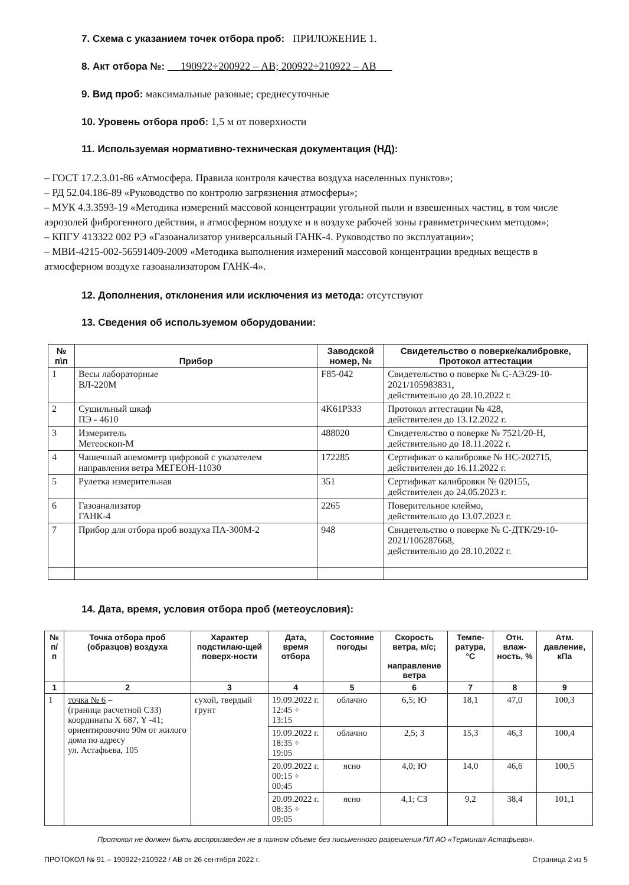7. Схема с указанием точек отбора проб: ПРИЛОЖЕНИЕ 1.
8. Акт отбора №: 190922÷200922 – АВ; 200922÷210922 – АВ
9. Вид проб: максимальные разовые; среднесуточные
10. Уровень отбора проб: 1,5 м от поверхности
11. Используемая нормативно-техническая документация (НД):
– ГОСТ 17.2.3.01-86 «Атмосфера. Правила контроля качества воздуха населенных пунктов»;
– РД 52.04.186-89 «Руководство по контролю загрязнения атмосферы»;
– МУК 4.3.3593-19 «Методика измерений массовой концентрации угольной пыли и взвешенных частиц, в том числе аэрозолей фиброгенного действия, в атмосферном воздухе и в воздухе рабочей зоны гравиметрическим методом»;
– КПГУ 413322 002 РЭ «Газоанализатор универсальный ГАНК-4. Руководство по эксплуатации»;
– МВИ-4215-002-56591409-2009 «Методика выполнения измерений массовой концентрации вредных веществ в атмосферном воздухе газоанализатором ГАНК-4».
12. Дополнения, отклонения или исключения из метода: отсутствуют
13. Сведения об используемом оборудовании:
| № п\п | Прибор | Заводской номер, № | Свидетельство о поверке/калибровке, Протокол аттестации |
| --- | --- | --- | --- |
| 1 | Весы лабораторные ВЛ-220М | F85-042 | Свидетельство о поверке № С-АЭ/29-10-2021/105983831, действительно до 28.10.2022 г. |
| 2 | Сушильный шкаф ПЭ - 4610 | 4K61P333 | Протокол аттестации № 428, действителен до 13.12.2022 г. |
| 3 | Измеритель Метеоскоп-М | 488020 | Свидетельство о поверке № 7521/20-Н, действительно до 18.11.2022 г. |
| 4 | Чашечный анемометр цифровой с указателем направления ветра МЕГЕОН-11030 | 172285 | Сертификат о калибровке № НС-202715, действителен до 16.11.2022 г. |
| 5 | Рулетка измерительная | 351 | Сертификат калибровки № 020155, действителен до 24.05.2023 г. |
| 6 | Газоанализатор ГАНК-4 | 2265 | Поверительное клеймо, действительно до 13.07.2023 г. |
| 7 | Прибор для отбора проб воздуха ПА-300М-2 | 948 | Свидетельство о поверке № С-ДТК/29-10-2021/106287668, действительно до 28.10.2022 г. |
14. Дата, время, условия отбора проб (метеоусловия):
| № п/п | Точка отбора проб (образцов) воздуха | Характер подстилаю-щей поверх-ности | Дата, время отбора | Состояние погоды | Скорость ветра, м/с; направление ветра | Темпе-ратура, °С | Отн. влаж-ность, % | Атм. давление, кПа |
| --- | --- | --- | --- | --- | --- | --- | --- | --- |
| 1 | 2 | 3 | 4 | 5 | 6 | 7 | 8 | 9 |
| 1 | точка № 6 – (граница расчетной СЗЗ) координаты X 687, Y -41; ориентировочно 90м от жилого дома по адресу ул. Астафьева, 105 | сухой, твердый грунт | 19.09.2022 г. 12:45 ÷ 13:15 | облачно | 6,5; Ю | 18,1 | 47,0 | 100,3 |
| | | | 19.09.2022 г. 18:35 ÷ 19:05 | облачно | 2,5; З | 15,3 | 46,3 | 100,4 |
| | | | 20.09.2022 г. 00:15 ÷ 00:45 | ясно | 4,0; Ю | 14,0 | 46,6 | 100,5 |
| | | | 20.09.2022 г. 08:35 ÷ 09:05 | ясно | 4,1; СЗ | 9,2 | 38,4 | 101,1 |
Протокол не должен быть воспроизведен не в полном объеме без письменного разрешения ПЛ АО «Терминал Астафьева».
ПРОТОКОЛ № 91 – 190922÷210922 / АВ от 26 сентября 2022 г. Страница 2 из 5